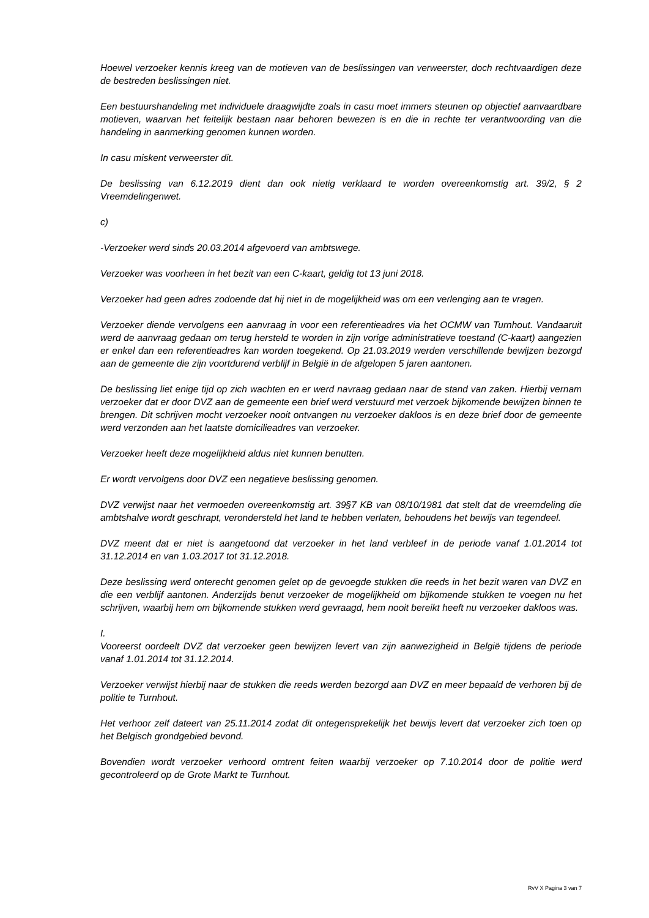Hoewel verzoeker kennis kreeg van de motieven van de beslissingen van verweerster, doch rechtvaardigen deze de bestreden beslissingen niet.
Een bestuurshandeling met individuele draagwijdte zoals in casu moet immers steunen op objectief aanvaardbare motieven, waarvan het feitelijk bestaan naar behoren bewezen is en die in rechte ter verantwoording van die handeling in aanmerking genomen kunnen worden.
In casu miskent verweerster dit.
De beslissing van 6.12.2019 dient dan ook nietig verklaard te worden overeenkomstig art. 39/2, § 2 Vreemdelingenwet.
c)
-Verzoeker werd sinds 20.03.2014 afgevoerd van ambtswege.
Verzoeker was voorheen in het bezit van een C-kaart, geldig tot 13 juni 2018.
Verzoeker had geen adres zodoende dat hij niet in de mogelijkheid was om een verlenging aan te vragen.
Verzoeker diende vervolgens een aanvraag in voor een referentieadres via het OCMW van Turnhout. Vandaaruit werd de aanvraag gedaan om terug hersteld te worden in zijn vorige administratieve toestand (C-kaart) aangezien er enkel dan een referentieadres kan worden toegekend. Op 21.03.2019 werden verschillende bewijzen bezorgd aan de gemeente die zijn voortdurend verblijf in België in de afgelopen 5 jaren aantonen.
De beslissing liet enige tijd op zich wachten en er werd navraag gedaan naar de stand van zaken. Hierbij vernam verzoeker dat er door DVZ aan de gemeente een brief werd verstuurd met verzoek bijkomende bewijzen binnen te brengen. Dit schrijven mocht verzoeker nooit ontvangen nu verzoeker dakloos is en deze brief door de gemeente werd verzonden aan het laatste domicilieadres van verzoeker.
Verzoeker heeft deze mogelijkheid aldus niet kunnen benutten.
Er wordt vervolgens door DVZ een negatieve beslissing genomen.
DVZ verwijst naar het vermoeden overeenkomstig art. 39§7 KB van 08/10/1981 dat stelt dat de vreemdeling die ambtshalve wordt geschrapt, verondersteld het land te hebben verlaten, behoudens het bewijs van tegendeel.
DVZ meent dat er niet is aangetoond dat verzoeker in het land verbleef in de periode vanaf 1.01.2014 tot 31.12.2014 en van 1.03.2017 tot 31.12.2018.
Deze beslissing werd onterecht genomen gelet op de gevoegde stukken die reeds in het bezit waren van DVZ en die een verblijf aantonen. Anderzijds benut verzoeker de mogelijkheid om bijkomende stukken te voegen nu het schrijven, waarbij hem om bijkomende stukken werd gevraagd, hem nooit bereikt heeft nu verzoeker dakloos was.
I.
Vooreerst oordeelt DVZ dat verzoeker geen bewijzen levert van zijn aanwezigheid in België tijdens de periode vanaf 1.01.2014 tot 31.12.2014.
Verzoeker verwijst hierbij naar de stukken die reeds werden bezorgd aan DVZ en meer bepaald de verhoren bij de politie te Turnhout.
Het verhoor zelf dateert van 25.11.2014 zodat dit ontegensprekelijk het bewijs levert dat verzoeker zich toen op het Belgisch grondgebied bevond.
Bovendien wordt verzoeker verhoord omtrent feiten waarbij verzoeker op 7.10.2014 door de politie werd gecontroleerd op de Grote Markt te Turnhout.
RvV X Pagina 3 van 7